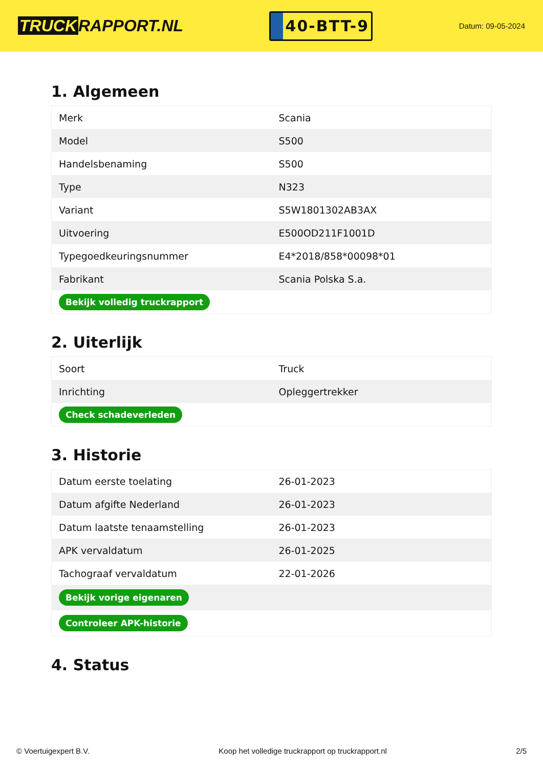TRUCK RAPPORT.NL
40-BTT-9
Datum: 09-05-2024
1. Algemeen
| Merk | Scania |
| Model | S500 |
| Handelsbenaming | S500 |
| Type | N323 |
| Variant | S5W1801302AB3AX |
| Uitvoering | E500OD211F1001D |
| Typegoedkeuringsnummer | E4*2018/858*00098*01 |
| Fabrikant | Scania Polska S.a. |
| Bekijk volledig truckrapport | |
2. Uiterlijk
| Soort | Truck |
| Inrichting | Opleggertrekker |
| Check schadeverleden | |
3. Historie
| Datum eerste toelating | 26-01-2023 |
| Datum afgifte Nederland | 26-01-2023 |
| Datum laatste tenaamstelling | 26-01-2023 |
| APK vervaldatum | 26-01-2025 |
| Tachograaf vervaldatum | 22-01-2026 |
| Bekijk vorige eigenaren | |
| Controleer APK-historie | |
4. Status
© Voertuigexpert B.V. Koop het volledige truckrapport op truckrapport.nl 2/5